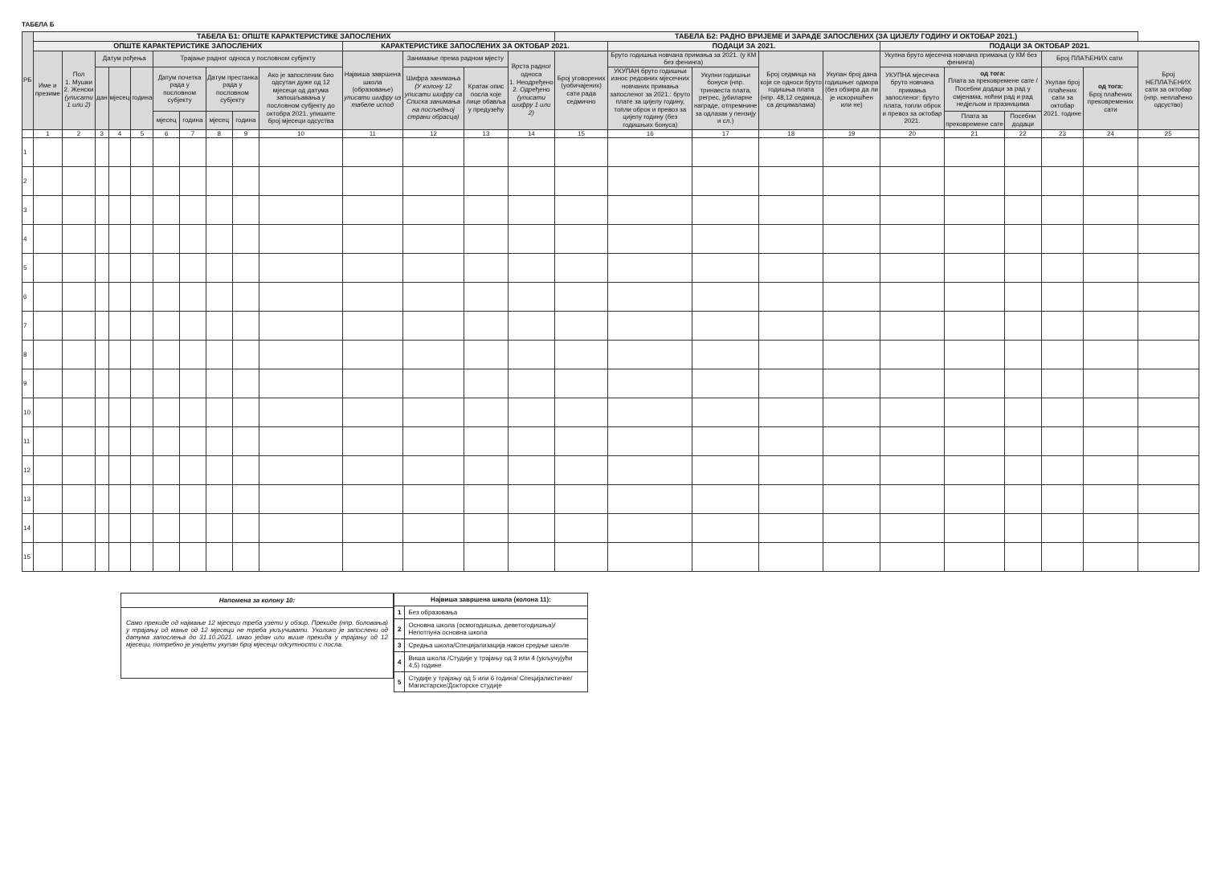ТАБЕЛА Б
| РБ | ТАБЕЛА Б1: ОПШТЕ КАРАКТЕРИСТИКЕ ЗАПОСЛЕНИХ | | | | | | | | | | | | | | ТАБЕЛА Б2: РАДНО ВРИЈЕМЕ И ЗАРАДЕ ЗАПОСЛЕНИХ (ЗА ЦИЈЕЛУ ГОДИНУ И ОКТОБАР 2021.) | | | | | | | | | | |
| --- | --- | --- | --- | --- | --- | --- | --- | --- | --- | --- | --- | --- | --- | --- | --- | --- | --- | --- | --- | --- | --- | --- | --- | --- | --- |
| | ОПШТЕ КАРАКТЕРИСТИКЕ ЗАПОСЛЕНИХ | | | | | | | | | | КАРАКТЕРИСТИКЕ ЗАПОСЛЕНИХ ЗА ОКТОБАР 2021. | | | | | ПОДАЦИ ЗА 2021. | | | | ПОДАЦИ ЗА ОКТОБАР 2021. | | | | | |
| | Име и презиме | Пол 1. Мушки 2. Женски (уписати 1 или 2) | Датум рођења | | | Трајање радног односа у пословном субјекту | | | | | Највиша завршена школа (образовање) уписати шифру из табеле испод | Занимање према радном мјесту | | Врста радног односа 1. Неодређено 2. Одређено (уписати шифру 1 или 2) | Број уговорених (уобичајених) сати рада седмично | Бруто годишња новчана примања за 2021. (у КМ без фенинга) | | Број седмица на који се односи бруто годишња плата (нпр. 48,12 седмица, са децималама) | Укупан број дана годишњег одмора (без обзира да ли је искоришћен или не) | Укупна бруто мјесечна новчана примања (у КМ без фенинга) | | | Број ПЛАЋЕНИХ сати | | Број НЕПЛАЋЕНИХ сати за октобар (нпр. неплаћено одсуство) |
| | | | дан | мјесец | година | Датум почетка рада у пословном субјекту | | Датум престанка рада у пословном субјекту | | Ако је запосленик био одсутан дуже од 12 мјесеци од датума запошљавања у пословном субјекту до октобра 2021. упишите број мјесеци одсуства | | Шифра занимања (У колону 12 уписати шифру са Списка занимања на посљедњој страни обрасца) | Кратак опис посла које лице обавља у предузећу | | | УКУПАН бруто годишњи износ редовних мјесечних новчаних примања запосленог за 2021.: бруто плате за цијелу годину, топли оброк и превоз за цијелу годину (без годишњих бонуса) | Укупни годишњи бонуси (нпр. тринаеста плата, регрес, јубиларне награде, отпремнине за одлазак у пензију и сл.) | | | УКУПНА мјесечна бруто новчана примања запосленог: бруто плата, топли оброк и превоз за октобар 2021. | од тога: Плата за прековремене сате / Посебни додаци за рад у смјенама, ноћни рад и рад недјељом и празницима | | Укупан број плаћених сати за октобар 2021. године | од тога: Број плаћених прековремених сати | |
| | | | | | | мјесец | година | мјесец | година | | | | | | | | | | | | Плата за прековремене сате | Посебни додаци | | | |
| | 1 | 2 | 3 | 4 | 5 | 6 | 7 | 8 | 9 | 10 | 11 | 12 | 13 | 14 | 15 | 16 | 17 | 18 | 19 | 20 | 21 | 22 | 23 | 24 | 25 |
| 1 | | | | | | | | | | | | | | | | | | | | | | | | | |
| 2 | | | | | | | | | | | | | | | | | | | | | | | | | |
| 3 | | | | | | | | | | | | | | | | | | | | | | | | | |
| 4 | | | | | | | | | | | | | | | | | | | | | | | | | |
| 5 | | | | | | | | | | | | | | | | | | | | | | | | | |
| 6 | | | | | | | | | | | | | | | | | | | | | | | | | |
| 7 | | | | | | | | | | | | | | | | | | | | | | | | | |
| 8 | | | | | | | | | | | | | | | | | | | | | | | | | |
| 9 | | | | | | | | | | | | | | | | | | | | | | | | | |
| 10 | | | | | | | | | | | | | | | | | | | | | | | | | |
| 11 | | | | | | | | | | | | | | | | | | | | | | | | | |
| 12 | | | | | | | | | | | | | | | | | | | | | | | | | |
| 13 | | | | | | | | | | | | | | | | | | | | | | | | | |
| 14 | | | | | | | | | | | | | | | | | | | | | | | | | |
| 15 | | | | | | | | | | | | | | | | | | | | | | | | | |
Напомена за колону 10:
Само прекиде од најмање 12 мјесеци треба узети у обзир. Прекиде (нпр. боловања) у трајању од мање од 12 мјесеци не треба укључивати. Уколико је запослени од датума запослења до 31.10.2021. имао један или више прекида у трајању од 12 мјесеци, потребно је унијети укупан број мјесеци одсутности с посла.
| Највиша завршена школа (колона 11): | |
| --- | --- |
| 1 | Без образовања |
| 2 | Основна школа (осмогодишња, деветогодишња)/ Непотпуна основна школа |
| 3 | Средња школа/Специјализација након средње школе |
| 4 | Виша школа /Студије у трајању од 3 или 4 (укључујући 4,5) године |
| 5 | Студије у трајању од 5 или 6 година/ Специјалистичке/Магистарске/Докторске студије |